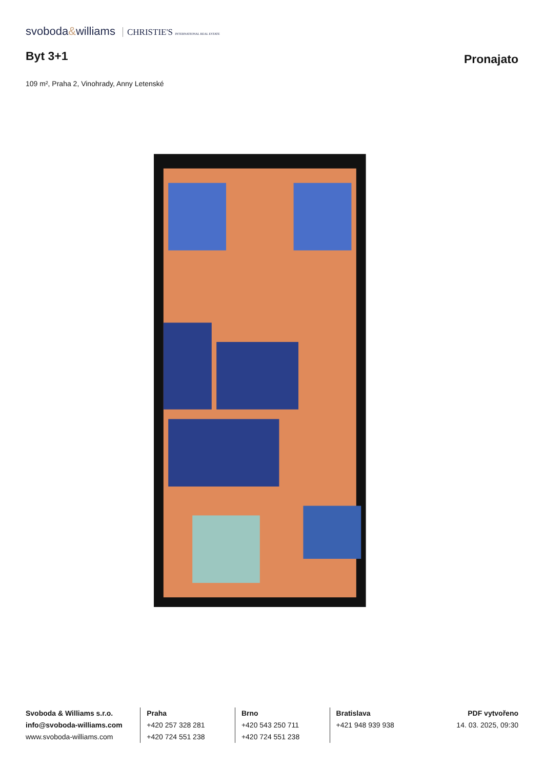svoboda&williams CHRISTIE'S INTERNATIONAL REAL ESTATE
Byt 3+1
Pronajato
109 m², Praha 2, Vinohrady, Anny Letenské
Svoboda & Williams s.r.o.
info@svoboda-williams.com
www.svoboda-williams.com
Praha
+420 257 328 281
+420 724 551 238
Brno
+420 543 250 711
+420 724 551 238
Bratislava
+421 948 939 938
PDF vytvořeno
14. 03. 2025, 09:30